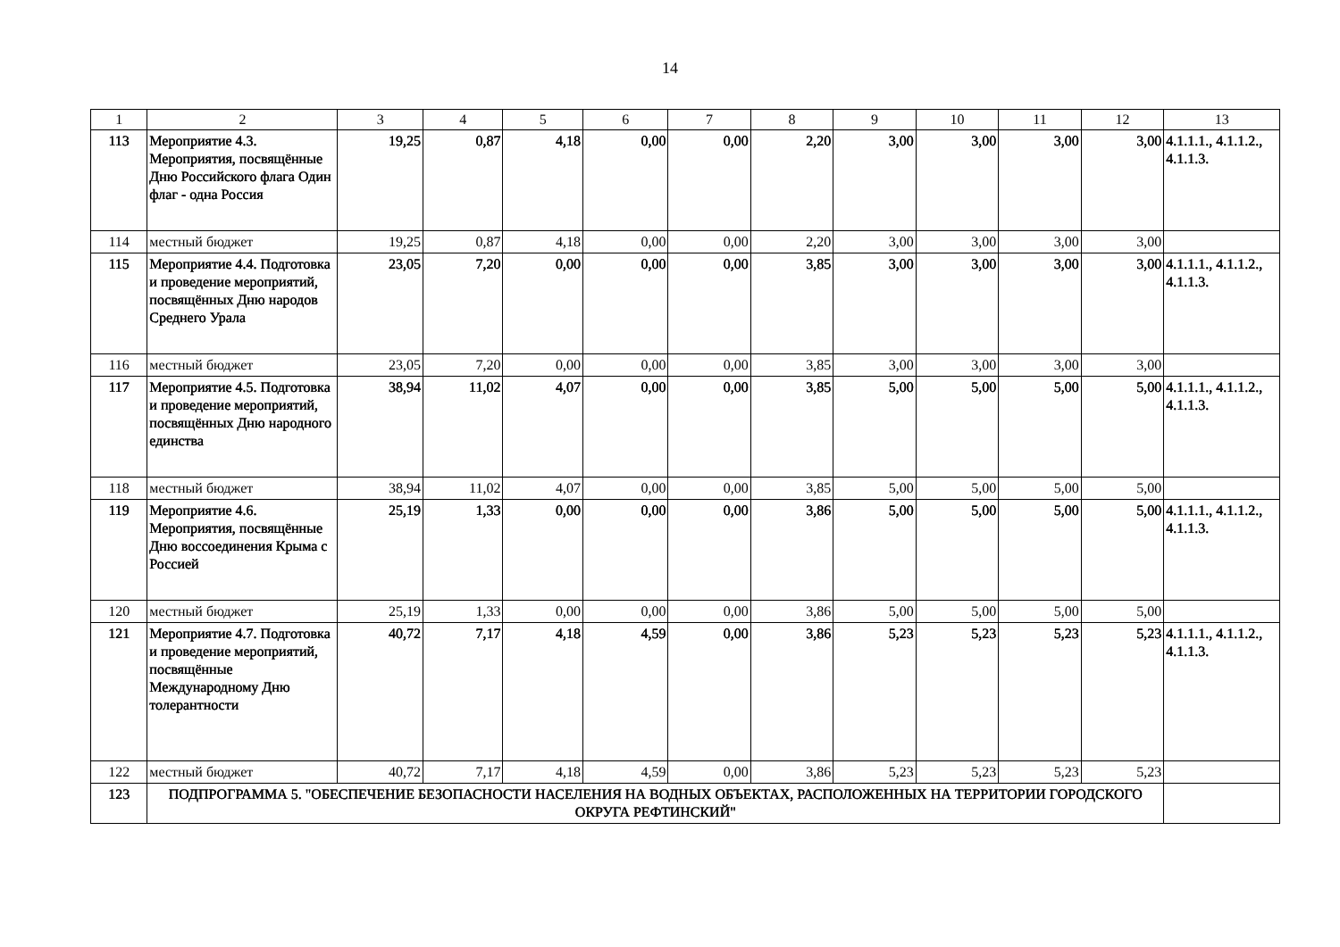14
| 1 | 2 | 3 | 4 | 5 | 6 | 7 | 8 | 9 | 10 | 11 | 12 | 13 |
| 113 | Мероприятие 4.3. Мероприятия, посвящённые Дню Российского флага Один флаг - одна Россия | 19,25 | 0,87 | 4,18 | 0,00 | 0,00 | 2,20 | 3,00 | 3,00 | 3,00 | 3,00 | 4.1.1.1., 4.1.1.2., 4.1.1.3. |
| 114 | местный бюджет | 19,25 | 0,87 | 4,18 | 0,00 | 0,00 | 2,20 | 3,00 | 3,00 | 3,00 | 3,00 | |
| 115 | Мероприятие 4.4. Подготовка и проведение мероприятий, посвящённых Дню народов Среднего Урала | 23,05 | 7,20 | 0,00 | 0,00 | 0,00 | 3,85 | 3,00 | 3,00 | 3,00 | 3,00 | 4.1.1.1., 4.1.1.2., 4.1.1.3. |
| 116 | местный бюджет | 23,05 | 7,20 | 0,00 | 0,00 | 0,00 | 3,85 | 3,00 | 3,00 | 3,00 | 3,00 | |
| 117 | Мероприятие 4.5. Подготовка и проведение мероприятий, посвящённых Дню народного единства | 38,94 | 11,02 | 4,07 | 0,00 | 0,00 | 3,85 | 5,00 | 5,00 | 5,00 | 5,00 | 4.1.1.1., 4.1.1.2., 4.1.1.3. |
| 118 | местный бюджет | 38,94 | 11,02 | 4,07 | 0,00 | 0,00 | 3,85 | 5,00 | 5,00 | 5,00 | 5,00 | |
| 119 | Мероприятие 4.6. Мероприятия, посвящённые Дню воссоединения Крыма с Россией | 25,19 | 1,33 | 0,00 | 0,00 | 0,00 | 3,86 | 5,00 | 5,00 | 5,00 | 5,00 | 4.1.1.1., 4.1.1.2., 4.1.1.3. |
| 120 | местный бюджет | 25,19 | 1,33 | 0,00 | 0,00 | 0,00 | 3,86 | 5,00 | 5,00 | 5,00 | 5,00 | |
| 121 | Мероприятие 4.7. Подготовка и проведение мероприятий, посвящённые Международному Дню толерантности | 40,72 | 7,17 | 4,18 | 4,59 | 0,00 | 3,86 | 5,23 | 5,23 | 5,23 | 5,23 | 4.1.1.1., 4.1.1.2., 4.1.1.3. |
| 122 | местный бюджет | 40,72 | 7,17 | 4,18 | 4,59 | 0,00 | 3,86 | 5,23 | 5,23 | 5,23 | 5,23 | |
| 123 | ПОДПРОГРАММА 5. "ОБЕСПЕЧЕНИЕ БЕЗОПАСНОСТИ НАСЕЛЕНИЯ НА ВОДНЫХ ОБЪЕКТАХ, РАСПОЛОЖЕННЫХ НА ТЕРРИТОРИИ ГОРОДСКОГО ОКРУГА РЕФТИНСКИЙ" | | | | | | | | | | | |